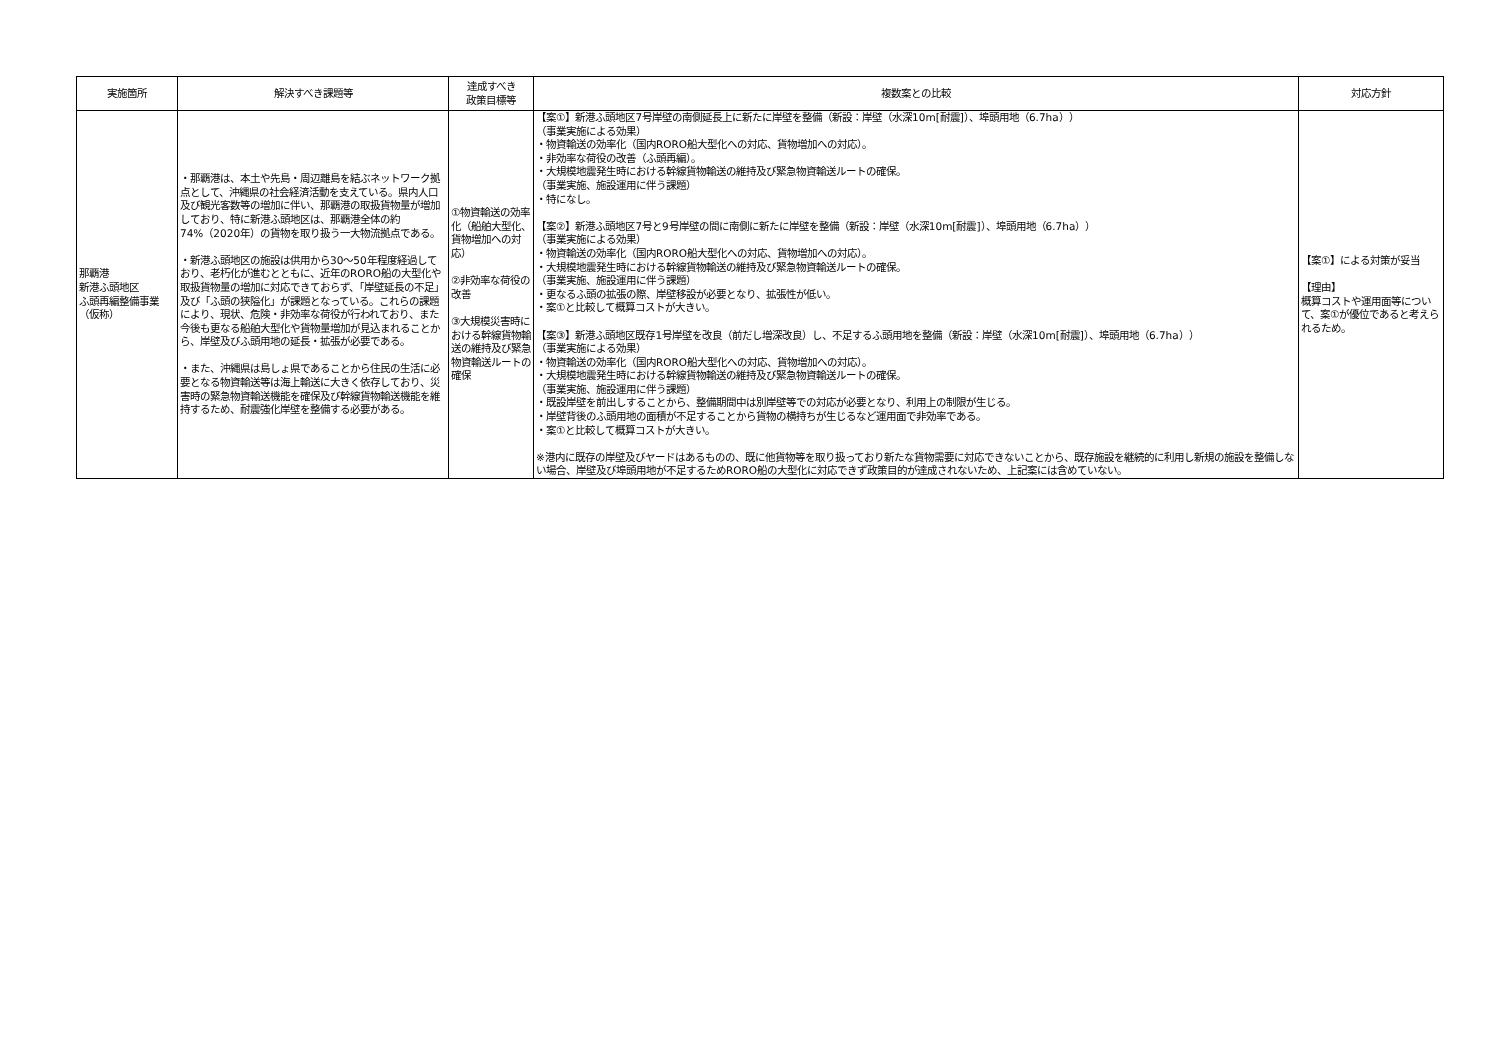| 実施箇所 | 解決すべき課題等 | 達成すべき 政策目標等 | 複数案との比較 | 対応方針 |
| --- | --- | --- | --- | --- |
| 那覇港 新港ふ頭地区 ふ頭再編整備事業（仮称） | ・那覇港は、本土や先島・周辺離島を結ぶネットワーク拠点として、沖縄県の社会経済活動を支えている。県内人口及び観光客数等の増加に伴い、那覇港の取扱貨物量が増加しており、特に新港ふ頭地区は、那覇港全体の約74%（2020年）の貨物を取り扱う一大物流拠点である。 ・新港ふ頭地区の施設は供用から30～50年程度経過しており、老朽化が進むとともに、近年のRORO船の大型化や取扱貨物量の増加に対応できておらず、「岸壁延長の不足」及び「ふ頭の狭隘化」が課題となっている。これらの課題により、現状、危険・非効率な荷役が行われており、また今後も更なる船舶大型化や貨物量増加が見込まれることから、岸壁及びふ頭用地の延長・拡張が必要である。 ・また、沖縄県は島しょ県であることから住民の生活に必要となる物資輸送等は海上輸送に大きく依存しており、災害時の緊急物資輸送機能を確保及び幹線貨物輸送機能を維持するため、耐震強化岸壁を整備する必要がある。 | ①物資輸送の効率化（船舶大型化、貨物増加への対応） ②非効率な荷役の改善 ③大規模災害時における幹線貨物輸送の維持及び緊急物資輸送ルートの確保 | 【案①】新港ふ頭地区7号岸壁の南側延長上に新たに岸壁を整備（新設：岸壁（水深10m[耐震]）、埠頭用地（6.7ha）） （事業実施による効果） ・物資輸送の効率化（国内RORO船大型化への対応、貨物増加への対応）。 ・非効率な荷役の改善（ふ頭再編）。 ・大規模地震発生時における幹線貨物輸送の維持及び緊急物資輸送ルートの確保。 （事業実施、施設運用に伴う課題） ・特になし。 【案②】新港ふ頭地区7号と9号岸壁の間に南側に新たに岸壁を整備（新設：岸壁（水深10m[耐震]）、埠頭用地（6.7ha）） （事業実施による効果） ・物資輸送の効率化（国内RORO船大型化への対応、貨物増加への対応）。 ・大規模地震発生時における幹線貨物輸送の維持及び緊急物資輸送ルートの確保。 （事業実施、施設運用に伴う課題） ・更なるふ頭の拡張の際、岸壁移設が必要となり、拡張性が低い。 ・案①と比較して概算コストが大きい。 【案③】新港ふ頭地区既存1号岸壁を改良（前だし増深改良）し、不足するふ頭用地を整備（新設：岸壁（水深10m[耐震]）、埠頭用地（6.7ha）） （事業実施による効果） ・物資輸送の効率化（国内RORO船大型化への対応、貨物増加への対応）。 ・大規模地震発生時における幹線貨物輸送の維持及び緊急物資輸送ルートの確保。 （事業実施、施設運用に伴う課題） ・既設岸壁を前出しすることから、整備期間中は別岸壁等での対応が必要となり、利用上の制限が生じる。 ・岸壁背後のふ頭用地の面積が不足することから貨物の横持ちが生じるなど運用面で非効率である。 ・案①と比較して概算コストが大きい。 ※港内に既存の岸壁及びヤードはあるものの、既に他貨物等を取り扱っており新たな貨物需要に対応できないことから、既存施設を継続的に利用し新規の施設を整備しない場合、岸壁及び埠頭用地が不足するためRORO船の大型化に対応できず政策目的が達成されないため、上記案には含めていない。 | 【案①】による対策が妥当 【理由】 概算コストや運用面等について、案①が優位であると考えられるため。 |